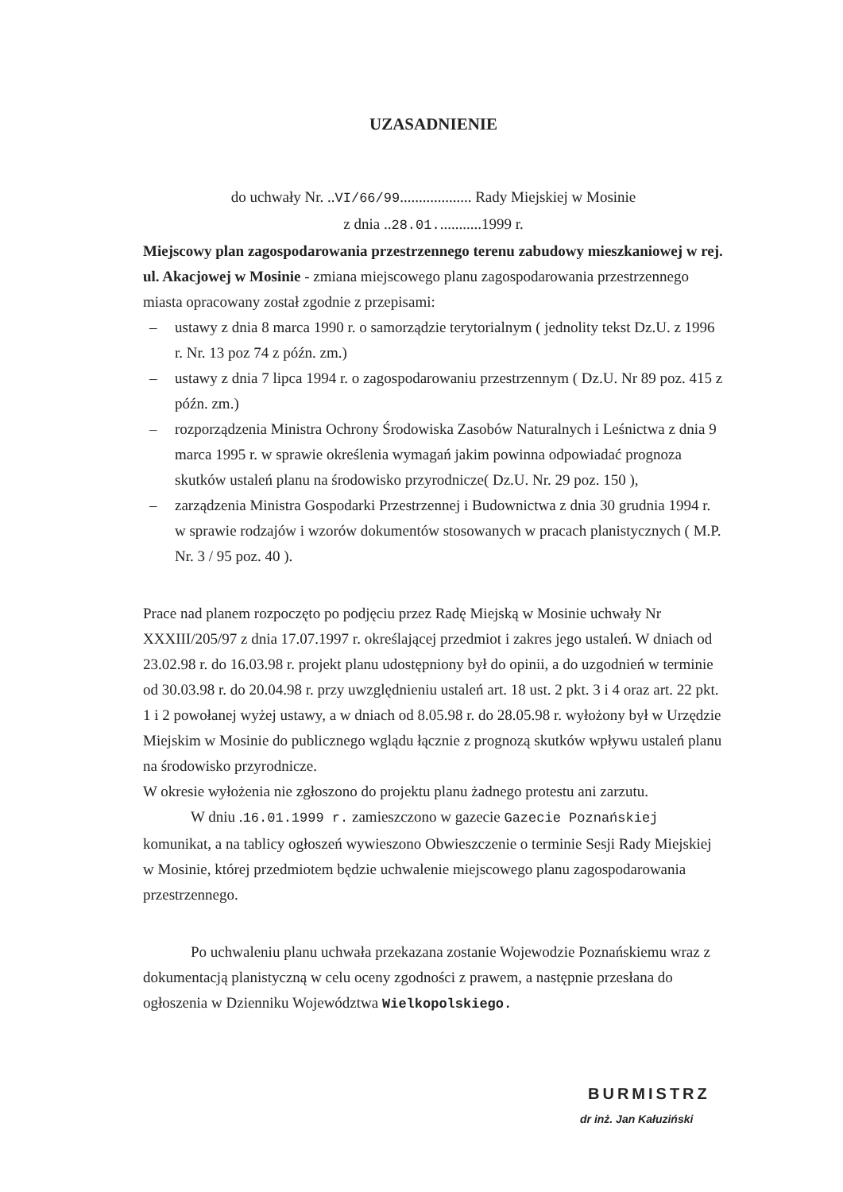UZASADNIENIE
do uchwały Nr. ..VI/66/99................... Rady Miejskiej w Mosinie
z dnia ..28.01............1999 r.
Miejscowy plan zagospodarowania przestrzennego terenu zabudowy mieszkaniowej w rej. ul. Akacjowej w Mosinie - zmiana miejscowego planu zagospodarowania przestrzennego miasta opracowany został zgodnie z przepisami:
– ustawy z dnia 8 marca 1990 r. o samorządzie terytorialnym ( jednolity tekst Dz.U. z 1996 r. Nr. 13 poz 74 z późn. zm.)
– ustawy z dnia 7 lipca 1994 r. o zagospodarowaniu przestrzennym ( Dz.U. Nr 89 poz. 415 z późn. zm.)
– rozporządzenia Ministra Ochrony Środowiska Zasobów Naturalnych i Leśnictwa z dnia 9 marca 1995 r. w sprawie określenia wymagań jakim powinna odpowiadać prognoza skutków ustaleń planu na środowisko przyrodnicze( Dz.U. Nr. 29 poz. 150 ),
– zarządzenia Ministra Gospodarki Przestrzennej i Budownictwa z dnia 30 grudnia 1994 r. w sprawie rodzajów i wzorów dokumentów stosowanych w pracach planistycznych ( M.P. Nr. 3 / 95 poz. 40 ).
Prace nad planem rozpoczęto po podjęciu przez Radę Miejską w Mosinie uchwały Nr XXXIII/205/97 z dnia 17.07.1997 r. określającej przedmiot i zakres jego ustaleń. W dniach od 23.02.98 r. do 16.03.98 r. projekt planu udostępniony był do opinii, a do uzgodnień w terminie od 30.03.98 r. do 20.04.98 r. przy uwzględnieniu ustaleń art. 18 ust. 2 pkt. 3 i 4 oraz art. 22 pkt. 1 i 2 powołanej wyżej ustawy, a w dniach od 8.05.98 r. do 28.05.98 r. wyłożony był w Urzędzie Miejskim w Mosinie do publicznego wglądu łącznie z prognozą skutków wpływu ustaleń planu na środowisko przyrodnicze.
W okresie wyłożenia nie zgłoszono do projektu planu żadnego protestu ani zarzutu.
W dniu .16.01.1999 r. zamieszczono w gazecie Gazecie Poznańskiej komunikat, a na tablicy ogłoszeń wywieszono Obwieszczenie o terminie Sesji Rady Miejskiej w Mosinie, której przedmiotem będzie uchwalenie miejscowego planu zagospodarowania przestrzennego.
Po uchwaleniu planu uchwała przekazana zostanie Wojewodzie Poznańskiemu wraz z dokumentacją planistyczną w celu oceny zgodności z prawem, a następnie przesłana do ogłoszenia w Dzienniku Województwa Wielkopolskiego.
BURMISTRZ
dr inż. Jan Kałuziński